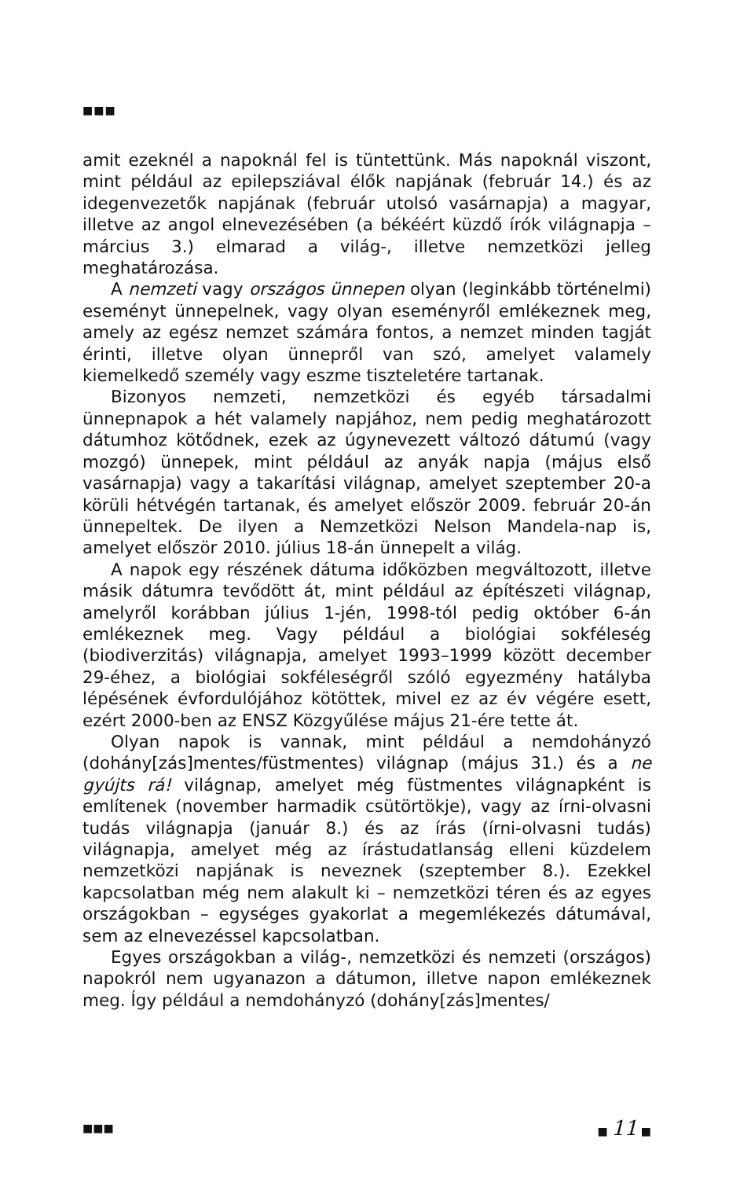■■■
amit ezeknél a napoknál fel is tüntettünk. Más napoknál viszont, mint például az epilepsziával élők napjának (február 14.) és az idegenvezetők napjának (február utolsó vasárnapja) a magyar, illetve az angol elnevezésében (a békéért küzdő írók világnapja – március 3.) elmarad a világ-, illetve nemzetközi jelleg meghatározása.
A nemzeti vagy országos ünnepen olyan (leginkább történelmi) eseményt ünnepelnek, vagy olyan eseményről emlékeznek meg, amely az egész nemzet számára fontos, a nemzet minden tagját érinti, illetve olyan ünnepről van szó, amelyet valamely kiemelkedő személy vagy eszme tiszteletére tartanak.
Bizonyos nemzeti, nemzetközi és egyéb társadalmi ünnepnapok a hét valamely napjához, nem pedig meghatározott dátumhoz kötődnek, ezek az úgynevezett változó dátumú (vagy mozgó) ünnepek, mint például az anyák napja (május első vasárnapja) vagy a takarítási világnap, amelyet szeptember 20-a körüli hétvégén tartanak, és amelyet először 2009. február 20-án ünnepeltek. De ilyen a Nemzetközi Nelson Mandela-nap is, amelyet először 2010. július 18-án ünnepelt a világ.
A napok egy részének dátuma időközben megváltozott, illetve másik dátumra tevődött át, mint például az építészeti világnap, amelyről korábban július 1-jén, 1998-tól pedig október 6-án emlékeznek meg. Vagy például a biológiai sokféleség (biodiverzitás) világnapja, amelyet 1993–1999 között december 29-éhez, a biológiai sokféleségről szóló egyezmény hatályba lépésének évfordulójához kötöttek, mivel ez az év végére esett, ezért 2000-ben az ENSZ Közgyűlése május 21-ére tette át.
Olyan napok is vannak, mint például a nemdohányzó (dohány[zás]mentes/füstmentes) világnap (május 31.) és a ne gyújts rá! világnap, amelyet még füstmentes világnapként is említenek (november harmadik csütörtökje), vagy az írni-olvasni tudás világnapja (január 8.) és az írás (írni-olvasni tudás) világnapja, amelyet még az írástudatlanság elleni küzdelem nemzetközi napjának is neveznek (szeptember 8.). Ezekkel kapcsolatban még nem alakult ki – nemzetközi téren és az egyes országokban – egységes gyakorlat a megemlékezés dátumával, sem az elnevezéssel kapcsolatban.
Egyes országokban a világ-, nemzetközi és nemzeti (országos) napokról nem ugyanazon a dátumon, illetve napon emlékeznek meg. Így például a nemdohányzó (dohány[zás]mentes/
■■■ ■ 11 ■